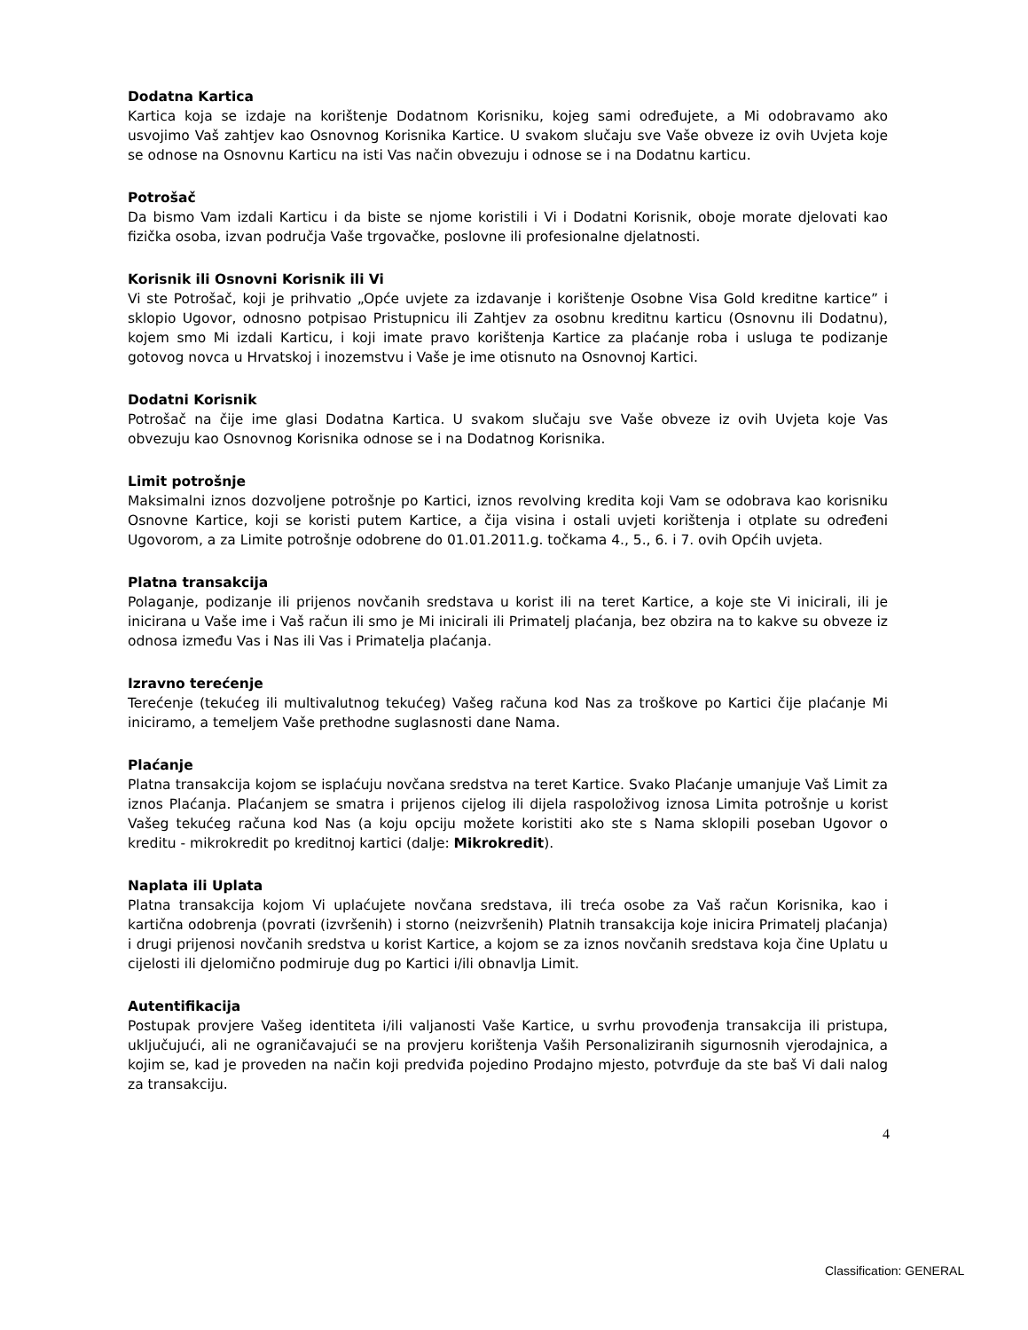Dodatna Kartica
Kartica koja se izdaje na korištenje Dodatnom Korisniku, kojeg sami određujete, a Mi odobravamo ako usvojimo Vaš zahtjev kao Osnovnog Korisnika Kartice. U svakom slučaju sve Vaše obveze iz ovih Uvjeta koje se odnose na Osnovnu Karticu na isti Vas način obvezuju i odnose se i na Dodatnu karticu.
Potrošač
Da bismo Vam izdali Karticu i da biste se njome koristili i Vi i Dodatni Korisnik, oboje morate djelovati kao fizička osoba, izvan područja Vaše trgovačke, poslovne ili profesionalne djelatnosti.
Korisnik ili Osnovni Korisnik ili Vi
Vi ste Potrošač, koji je prihvatio „Opće uvjete za izdavanje i korištenje Osobne Visa Gold kreditne kartice” i sklopio Ugovor, odnosno potpisao Pristupnicu ili Zahtjev za osobnu kreditnu karticu (Osnovnu ili Dodatnu), kojem smo Mi izdali Karticu, i koji imate pravo korištenja Kartice za plaćanje roba i usluga te podizanje gotovog novca u Hrvatskoj i inozemstvu i Vaše je ime otisnuto na Osnovnoj Kartici.
Dodatni Korisnik
Potrošač na čije ime glasi Dodatna Kartica. U svakom slučaju sve Vaše obveze iz ovih Uvjeta koje Vas obvezuju kao Osnovnog Korisnika odnose se i na Dodatnog Korisnika.
Limit potrošnje
Maksimalni iznos dozvoljene potrošnje po Kartici, iznos revolving kredita koji Vam se odobrava kao korisniku Osnovne Kartice, koji se koristi putem Kartice, a čija visina i ostali uvjeti korištenja i otplate su određeni Ugovorom, a za Limite potrošnje odobrene do 01.01.2011.g. točkama 4., 5., 6. i 7. ovih Općih uvjeta.
Platna transakcija
Polaganje, podizanje ili prijenos novčanih sredstava u korist ili na teret Kartice, a koje ste Vi inicirali, ili je inicirana u Vaše ime i Vaš račun ili smo je Mi inicirali ili Primatelj plaćanja, bez obzira na to kakve su obveze iz odnosa između Vas i Nas ili Vas i Primatelja plaćanja.
Izravno terećenje
Terećenje (tekućeg ili multivalutnog tekućeg) Vašeg računa kod Nas za troškove po Kartici čije plaćanje Mi iniciramo, a temeljem Vaše prethodne suglasnosti dane Nama.
Plaćanje
Platna transakcija kojom se isplaćuju novčana sredstva na teret Kartice. Svako Plaćanje umanjuje Vaš Limit za iznos Plaćanja. Plaćanjem se smatra i prijenos cijelog ili dijela raspoloživog iznosa Limita potrošnje u korist Vašeg tekućeg računa kod Nas (a koju opciju možete koristiti ako ste s Nama sklopili poseban Ugovor o kreditu - mikrokredit po kreditnoj kartici (dalje: Mikrokredit).
Naplata ili Uplata
Platna transakcija kojom Vi uplaćujete novčana sredstava, ili treća osobe za Vaš račun Korisnika, kao i kartična odobrenja (povrati (izvršenih) i storno (neizvršenih) Platnih transakcija koje inicira Primatelj plaćanja) i drugi prijenosi novčanih sredstva u korist Kartice, a kojom se za iznos novčanih sredstava koja čine Uplatu u cijelosti ili djelomično podmiruje dug po Kartici i/ili obnavlja Limit.
Autentifikacija
Postupak provjere Vašeg identiteta i/ili valjanosti Vaše Kartice, u svrhu provođenja transakcija ili pristupa, uključujući, ali ne ograničavajući se na provjeru korištenja Vaših Personaliziranih sigurnosnih vjerodajnica, a kojim se, kad je proveden na način koji predviđa pojedino Prodajno mjesto, potvrđuje da ste baš Vi dali nalog za transakciju.
4
Classification: GENERAL